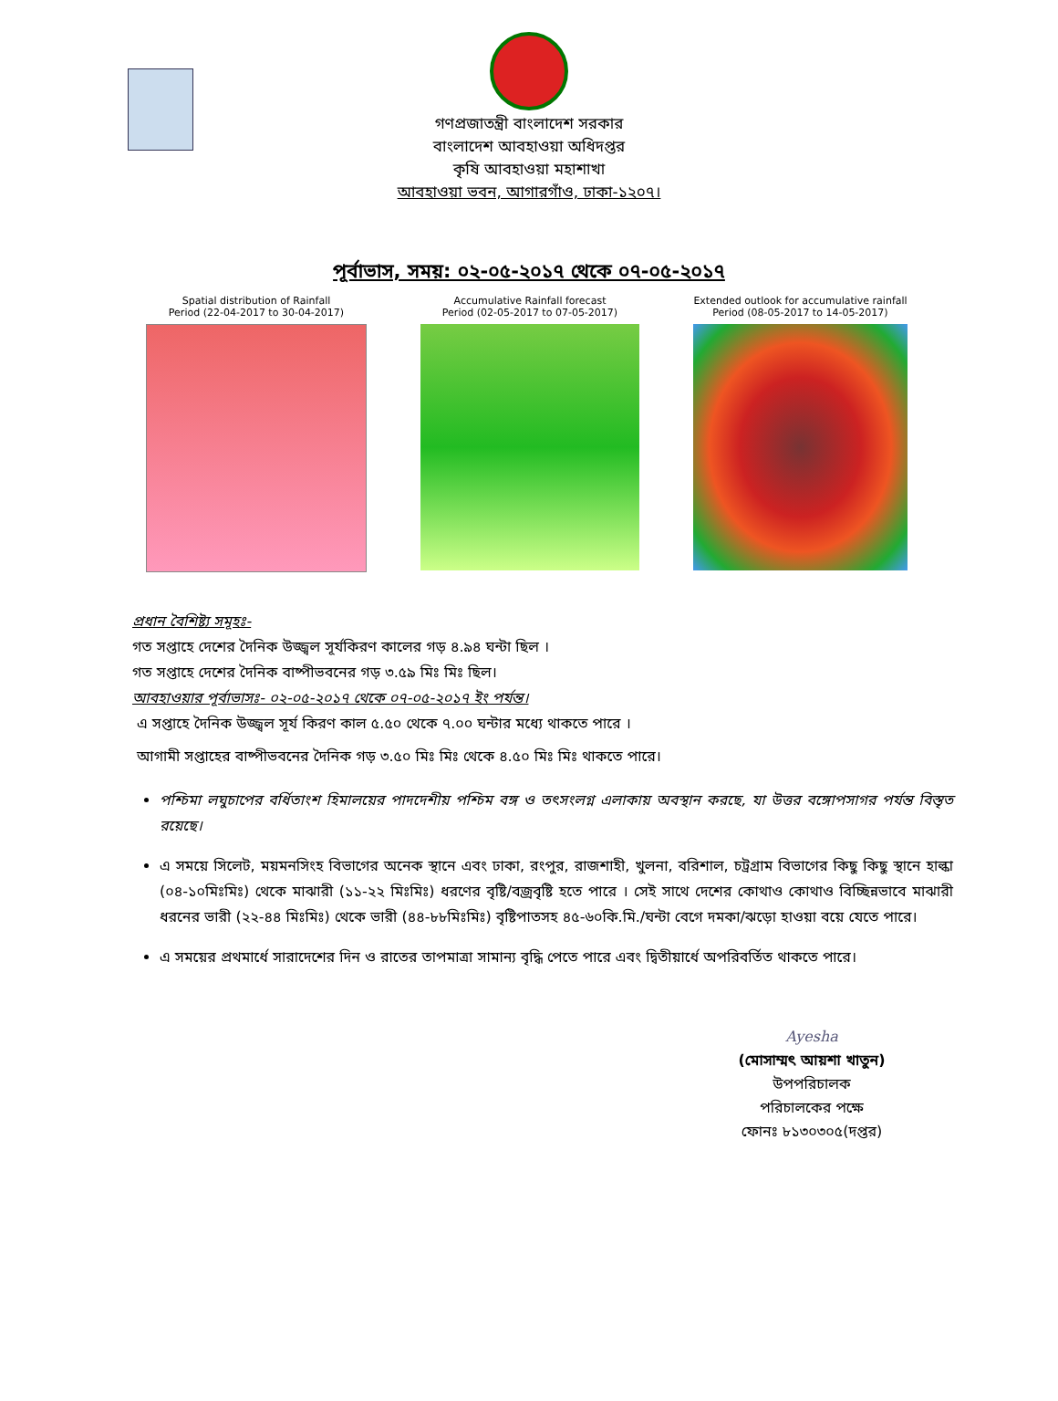গণপ্রজাতন্ত্রী বাংলাদেশ সরকার
বাংলাদেশ আবহাওয়া অধিদপ্তর
কৃষি আবহাওয়া মহাশাখা
আবহাওয়া ভবন, আগারগাঁও, ঢাকা-১২০৭।
পূর্বাভাস, সময়: ০২-০৫-২০১৭ থেকে ০৭-০৫-২০১৭
Spatial distribution of Rainfall
Period (22-04-2017 to 30-04-2017)
Accumulative Rainfall forecast
Period (02-05-2017 to 07-05-2017)
Extended outlook for accumulative rainfall
Period (08-05-2017 to 14-05-2017)
প্রধান বৈশিষ্ট্য সমূহঃ-
গত সপ্তাহে দেশের দৈনিক উজ্জ্বল সূর্যকিরণ কালের গড় ৪.৯৪ ঘন্টা ছিল ।
গত সপ্তাহে দেশের দৈনিক বাষ্পীভবনের গড় ৩.৫৯ মিঃ মিঃ ছিল।
আবহাওয়ার পূর্বাভাসঃ- ০২-০৫-২০১৭ থেকে ০৭-০৫-২০১৭ ইং পর্যন্ত।
এ সপ্তাহে দৈনিক উজ্জ্বল সূর্য কিরণ কাল ৫.৫০ থেকে ৭.০০ ঘন্টার মধ্যে থাকতে পারে ।
আগামী সপ্তাহের বাষ্পীভবনের দৈনিক গড় ৩.৫০ মিঃ মিঃ থেকে ৪.৫০ মিঃ মিঃ থাকতে পারে।
পশ্চিমা লঘুচাপের বর্ধিতাংশ হিমালয়ের পাদদেশীয় পশ্চিম বঙ্গ ও তৎসংলগ্ন এলাকায় অবস্থান করছে, যা উত্তর বঙ্গোপসাগর পর্যন্ত বিস্তৃত রয়েছে।
এ সময়ে সিলেট, ময়মনসিংহ বিভাগের অনেক স্থানে এবং ঢাকা, রংপুর, রাজশাহী, খুলনা, বরিশাল, চট্রগ্রাম বিভাগের কিছু কিছু স্থানে হাল্কা (০৪-১০মিঃমিঃ) থেকে মাঝারী (১১-২২ মিঃমিঃ) ধরণের বৃষ্টি/বজ্রবৃষ্টি হতে পারে । সেই সাথে দেশের কোথাও কোথাও বিচ্ছিন্নভাবে মাঝারী ধরনের ভারী (২২-৪৪ মিঃমিঃ) থেকে ভারী (৪৪-৮৮মিঃমিঃ) বৃষ্টিপাতসহ ৪৫-৬০কি.মি./ঘন্টা বেগে দমকা/ঝড়ো হাওয়া বয়ে যেতে পারে।
এ সময়ের প্রথমার্ধে সারাদেশের দিন ও রাতের তাপমাত্রা সামান্য বৃদ্ধি পেতে পারে এবং দ্বিতীয়ার্ধে অপরিবর্তিত থাকতে পারে।
Ayesha
(মোসাম্মৎ আয়শা খাতুন)
উপপরিচালক
পরিচালকের পক্ষে
ফোনঃ ৮১৩০৩০৫(দপ্তর)